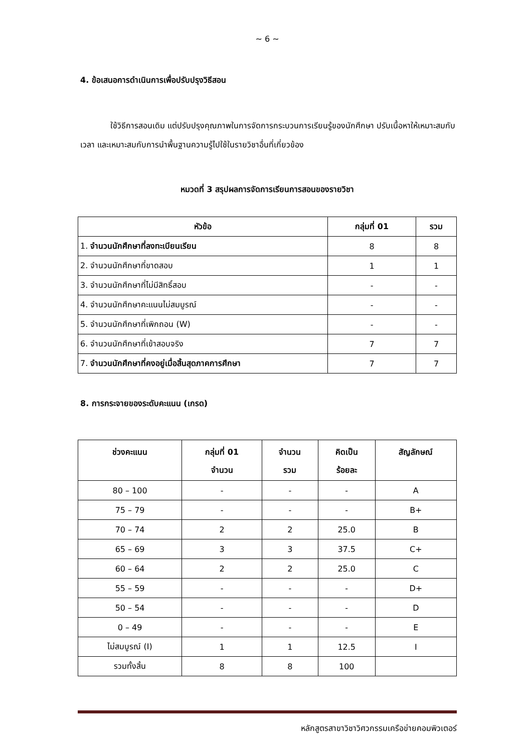~ 6 ~
4. ข้อเสนอการดำเนินการเพื่อปรับปรุงวิธีสอน
ใช้วิธีการสอนเดิม แต่ปรับปรุงคุณภาพในการจัดการกระบวนการเรียนรู้ของนักศึกษา ปรับเนื้อหาให้เหมาะสมกับเวลา และเหมาะสมกับการนำพื้นฐานความรู้ไปใช้ในรายวิชาอื่นที่เกี่ยวข้อง
หมวดที่ 3 สรุปผลการจัดการเรียนการสอนของรายวิชา
| หัวข้อ | กลุ่มที่ 01 | รวม |
| --- | --- | --- |
| 1. จำนวนนักศึกษาที่ลงทะเบียนเรียน | 8 | 8 |
| 2. จำนวนนักศึกษาที่ขาดสอบ | 1 | 1 |
| 3. จำนวนนักศึกษาที่ไม่มีสิทธิ์สอบ | - | - |
| 4. จำนวนนักศึกษาคะแนนไม่สมบูรณ์ | - | - |
| 5. จำนวนนักศึกษาที่เพิกถอน (W) | - | - |
| 6. จำนวนนักศึกษาที่เข้าสอบจริง | 7 | 7 |
| 7. จำนวนนักศึกษาที่คงอยู่เมื่อสิ้นสุดภาคการศึกษา | 7 | 7 |
8. การกระจายของระดับคะแนน (เกรด)
| ช่วงคะแนน | กลุ่มที่ 01 จำนวน | จำนวน รวม | คิดเป็น ร้อยละ | สัญลักษณ์ |
| --- | --- | --- | --- | --- |
| 80 – 100 | - | - | - | A |
| 75 – 79 | - | - | - | B+ |
| 70 – 74 | 2 | 2 | 25.0 | B |
| 65 – 69 | 3 | 3 | 37.5 | C+ |
| 60 – 64 | 2 | 2 | 25.0 | C |
| 55 – 59 | - | - | - | D+ |
| 50 – 54 | - | - | - | D |
| 0 – 49 | - | - | - | E |
| ไม่สมบูรณ์ (I) | 1 | 1 | 12.5 | I |
| รวมทั้งสิ้น | 8 | 8 | 100 | |
หลักสูตรสาขาวิชาวิศวกรรมเครือข่ายคอมพิวเตอร์